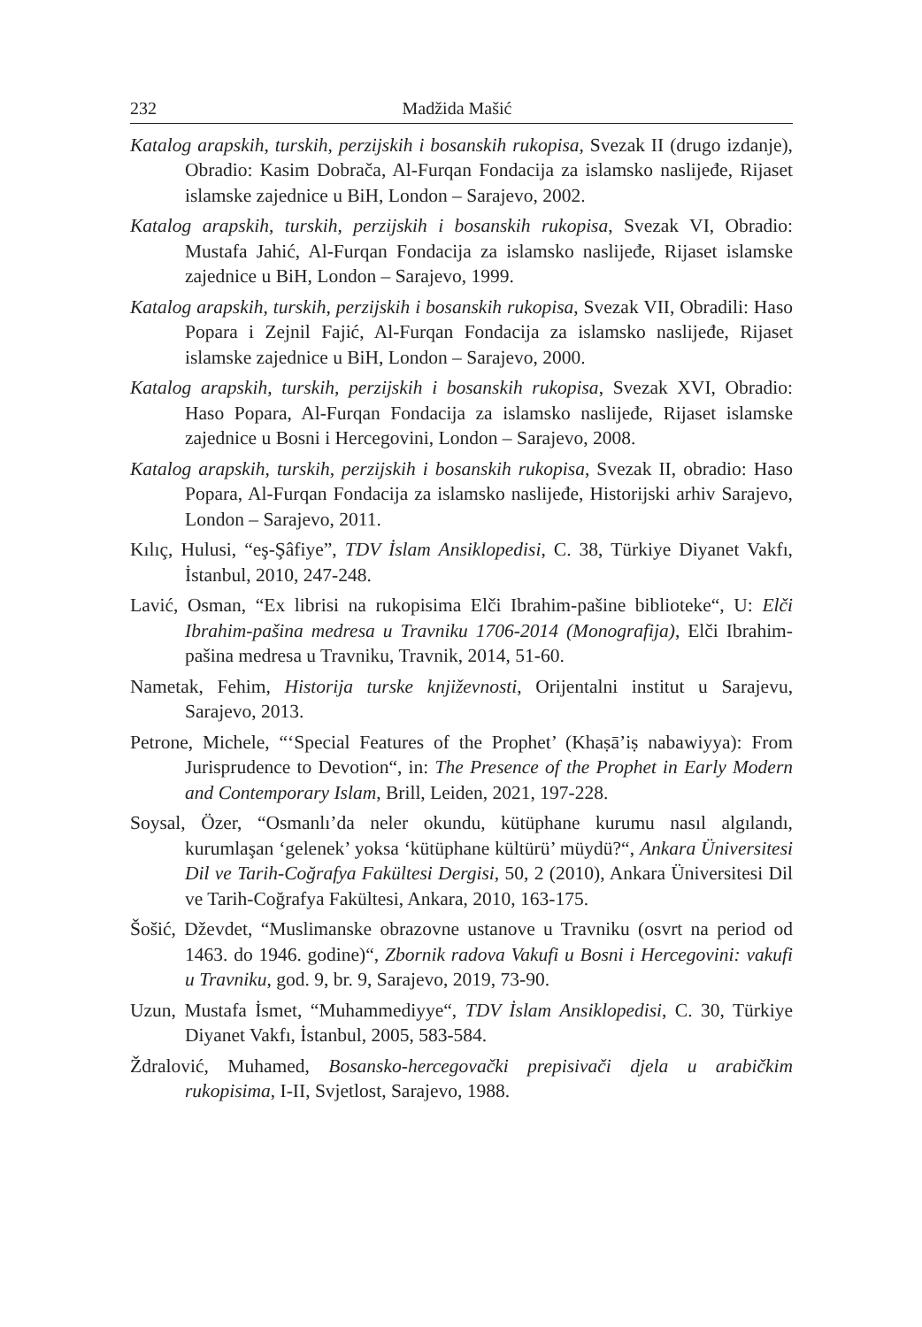232 Madžida Mašić
Katalog arapskih, turskih, perzijskih i bosanskih rukopisa, Svezak II (drugo izdanje), Obradio: Kasim Dobrača, Al-Furqan Fondacija za islamsko naslijeđe, Rijaset islamske zajednice u BiH, London – Sarajevo, 2002.
Katalog arapskih, turskih, perzijskih i bosanskih rukopisa, Svezak VI, Obradio: Mustafa Jahić, Al-Furqan Fondacija za islamsko naslijeđe, Rijaset islamske zajednice u BiH, London – Sarajevo, 1999.
Katalog arapskih, turskih, perzijskih i bosanskih rukopisa, Svezak VII, Obradili: Haso Popara i Zejnil Fajić, Al-Furqan Fondacija za islamsko naslijeđe, Rijaset islamske zajednice u BiH, London – Sarajevo, 2000.
Katalog arapskih, turskih, perzijskih i bosanskih rukopisa, Svezak XVI, Obradio: Haso Popara, Al-Furqan Fondacija za islamsko naslijeđe, Rijaset islamske zajednice u Bosni i Hercegovini, London – Sarajevo, 2008.
Katalog arapskih, turskih, perzijskih i bosanskih rukopisa, Svezak II, obradio: Haso Popara, Al-Furqan Fondacija za islamsko naslijeđe, Historijski arhiv Sarajevo, London – Sarajevo, 2011.
Kılıç, Hulusi, “eş-Şâfiye”, TDV İslam Ansiklopedisi, C. 38, Türkiye Diyanet Vakfı, İstanbul, 2010, 247-248.
Lavić, Osman, “Ex librisi na rukopisima Elči Ibrahim-pašine biblioteke“, U: Elči Ibrahim-pašina medresa u Travniku 1706-2014 (Monografija), Elči Ibrahim-pašina medresa u Travniku, Travnik, 2014, 51-60.
Nametak, Fehim, Historija turske književnosti, Orijentalni institut u Sarajevu, Sarajevo, 2013.
Petrone, Michele, “‘Special Features of the Prophet’ (Khaṣāʼiṣ nabawiyya): From Jurisprudence to Devotion“, in: The Presence of the Prophet in Early Modern and Contemporary Islam, Brill, Leiden, 2021, 197-228.
Soysal, Özer, “Osmanlı’da neler okundu, kütüphane kurumu nasıl algılandı, kurumlaşan ‘gelenek’ yoksa ‘kütüphane kültürü’ müydü?“, Ankara Üniversitesi Dil ve Tarih-Coğrafya Fakültesi Dergisi, 50, 2 (2010), Ankara Üniversitesi Dil ve Tarih-Coğrafya Fakültesi, Ankara, 2010, 163-175.
Šošić, Dževdet, “Muslimanske obrazovne ustanove u Travniku (osvrt na period od 1463. do 1946. godine)“, Zbornik radova Vakufi u Bosni i Hercegovini: vakufi u Travniku, god. 9, br. 9, Sarajevo, 2019, 73-90.
Uzun, Mustafa İsmet, “Muhammediyye“, TDV İslam Ansiklopedisi, C. 30, Türkiye Diyanet Vakfı, İstanbul, 2005, 583-584.
Ždralović, Muhamed, Bosansko-hercegovački prepisivači djela u arabičkim rukopisima, I-II, Svjetlost, Sarajevo, 1988.